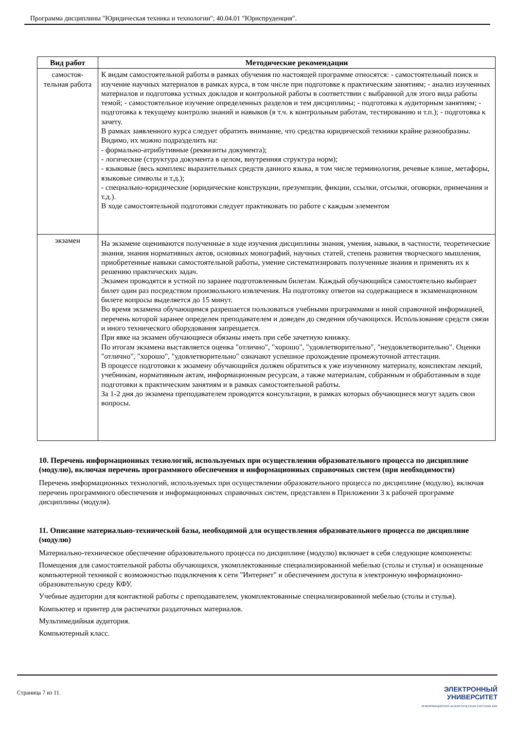Программа дисциплины "Юридическая техника и технологии"; 40.04.01 "Юриспруденция".
| Вид работ | Методические рекомендации |
| --- | --- |
| самостоя- тельная работа | К видам самостоятельной работы в рамках обучения по настоящей программе относятся: - самостоятельный поиск и изучение научных материалов в рамках курса, в том числе при подготовке к практическим занятиям; - анализ изученных материалов и подготовка устных докладов и контрольной работы в соответствии с выбранной для этого вида работы темой; - самостоятельное изучение определенных разделов и тем дисциплины; - подготовка к аудиторным занятиям; - подготовка к текущему контролю знаний и навыков (в т.ч. к контрольным работам, тестированию и т.п.); - подготовка к зачету. В рамках заявленного курса следует обратить внимание, что средства юридической техники крайне разнообразны. Видимо, их можно подразделить на: - формально-атрибутивные (реквизиты документа); - логические (структура документа в целом, внутренняя структура норм); - языковые (весь комплекс выразительных средств данного языка, в том числе терминология, речевые клише, метафоры, языковые символы и т.д.); - специально-юридические (юридические конструкции, презумпции, фикции, ссылки, отсылки, оговорки, примечания и т.д.). В ходе самостоятельной подготовки следует практиковать по работе с каждым элементом |
| экзамен | На экзамене оцениваются полученные в ходе изучения дисциплины знания, умения, навыки, в частности, теоретические знания, знания нормативных актов, основных монографий, научных статей, степень развития творческого мышления, приобретенные навыки самостоятельной работы, умение систематизировать полученные знания и применять их к решению практических задач. Экзамен проводятся в устной по заранее подготовленным билетам. Каждый обучающийся самостоятельно выбирает билет один раз посредством произвольного извлечения. На подготовку ответов на содержащиеся в экзаменационном билете вопросы выделяется до 15 минут. Во время экзамена обучающимся разрешается пользоваться учебными программами и иной справочной информацией, перечень которой заранее определен преподавателем и доведен до сведения обучающихся. Использование средств связи и иного технического оборудования запрещается. При явке на экзамен обучающиеся обязаны иметь при себе зачетную книжку. По итогам экзамена выставляется оценка "отлично", "хорошо", "удовлетворительно", "неудовлетворительно". Оценки "отлично", "хорошо", "удовлетворительно" означают успешное прохождение промежуточной аттестации. В процессе подготовки к экзамену обучающийся должен обратиться к уже изученному материалу, конспектам лекций, учебникам, нормативным актам, информационным ресурсам, а также материалам, собранным и обработанным в ходе подготовки к практическим занятиям и в рамках самостоятельной работы. За 1-2 дня до экзамена преподавателем проводятся консультации, в рамках которых обучающиеся могут задать свои вопросы. |
10. Перечень информационных технологий, используемых при осуществлении образовательного процесса по дисциплине (модулю), включая перечень программного обеспечения и информационных справочных систем (при необходимости)
Перечень информационных технологий, используемых при осуществлении образовательного процесса по дисциплине (модулю), включая перечень программного обеспечения и информационных справочных систем, представлен в Приложении 3 к рабочей программе дисциплины (модуля).
11. Описание материально-технической базы, необходимой для осуществления образовательного процесса по дисциплине (модулю)
Материально-техническое обеспечение образовательного процесса по дисциплине (модулю) включает в себя следующие компоненты:
Помещения для самостоятельной работы обучающихся, укомплектованные специализированной мебелью (столы и стулья) и оснащенные компьютерной техникой с возможностью подключения к сети "Интернет" и обеспечением доступа в электронную информационно-образовательную среду КФУ.
Учебные аудитории для контактной работы с преподавателем, укомплектованные специализированной мебелью (столы и стулья).
Компьютер и принтер для распечатки раздаточных материалов.
Мультимедийная аудитория.
Компьютерный класс.
Страница 7 из 11.
ЭЛЕКТРОННЫЙ
УНИВЕРСИТЕТ
ИНФОРМАЦИОННО-АНАЛИТИЧЕСКАЯ СИСТЕМА КФУ